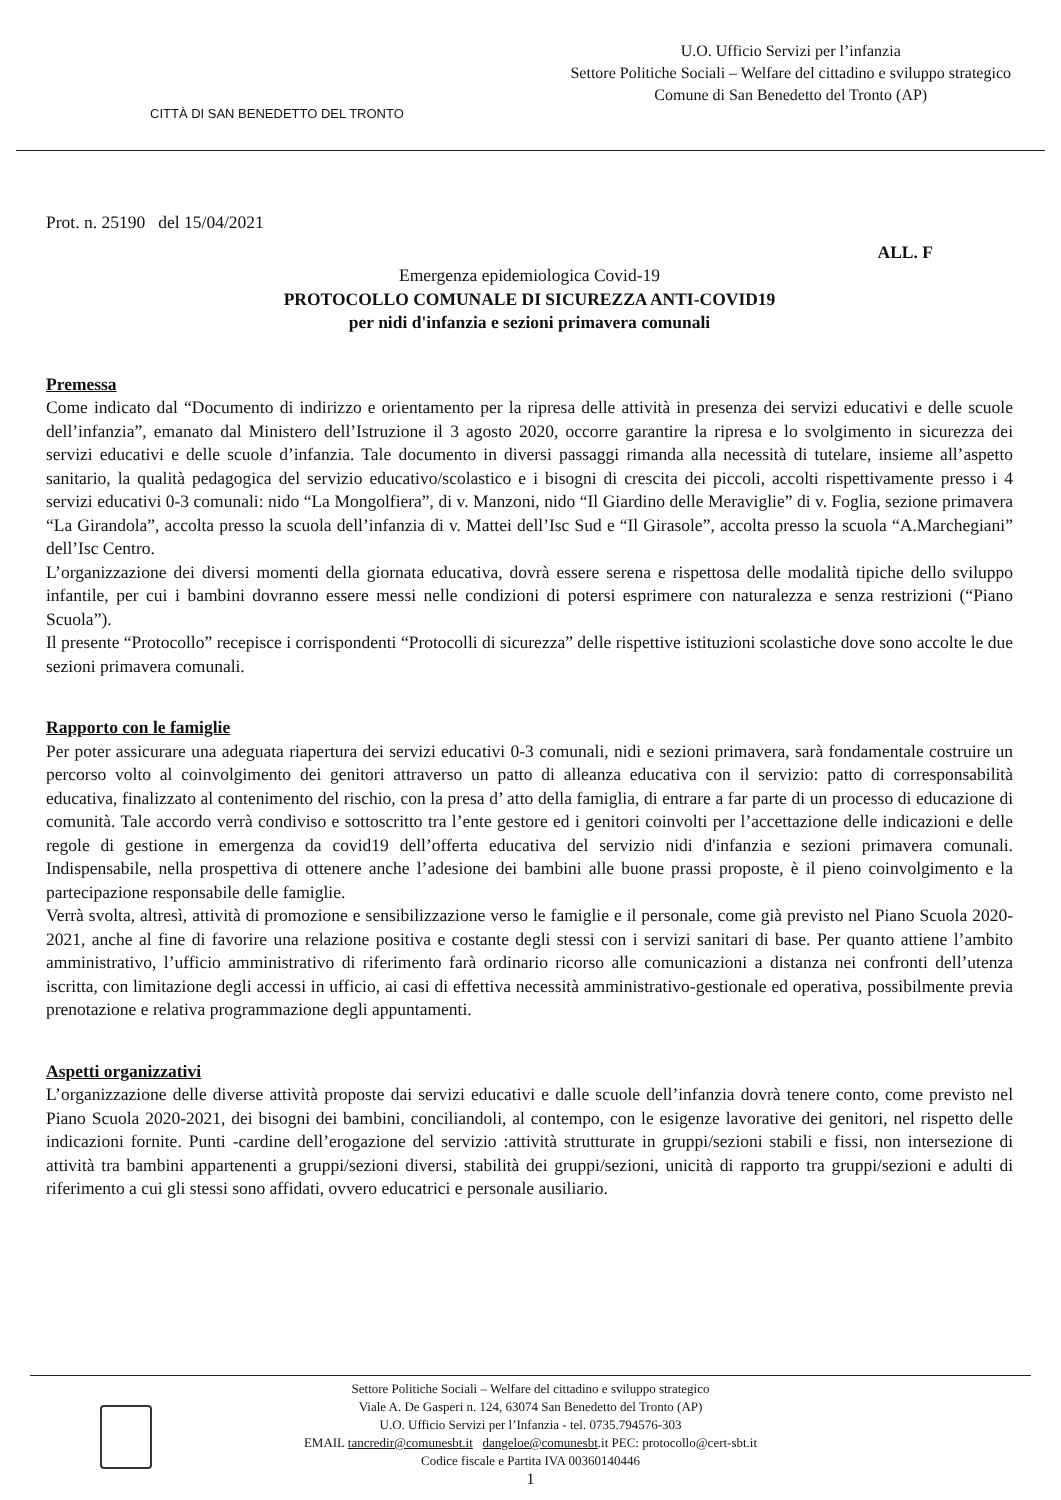CITTÀ DI SAN BENEDETTO DEL TRONTO
U.O. Ufficio Servizi per l’infanzia
Settore Politiche Sociali – Welfare del cittadino e sviluppo strategico
Comune di San Benedetto del Tronto (AP)
Prot. n. 25190 del 15/04/2021
ALL. F
Emergenza epidemiologica Covid-19
PROTOCOLLO COMUNALE DI SICUREZZA ANTI-COVID19
per nidi d'infanzia e sezioni primavera comunali
Premessa
Come indicato dal “Documento di indirizzo e orientamento per la ripresa delle attività in presenza dei servizi educativi e delle scuole dell’infanzia”, emanato dal Ministero dell’Istruzione il 3 agosto 2020, occorre garantire la ripresa e lo svolgimento in sicurezza dei servizi educativi e delle scuole d’infanzia. Tale documento in diversi passaggi rimanda alla necessità di tutelare, insieme all’aspetto sanitario, la qualità pedagogica del servizio educativo/scolastico e i bisogni di crescita dei piccoli, accolti rispettivamente presso i 4 servizi educativi 0-3 comunali: nido “La Mongolfiera”, di v. Manzoni, nido “Il Giardino delle Meraviglie” di v. Foglia, sezione primavera “La Girandola”, accolta presso la scuola dell’infanzia di v. Mattei dell’Isc Sud e “Il Girasole”, accolta presso la scuola “A.Marchegiani” dell’Isc Centro.
L’organizzazione dei diversi momenti della giornata educativa, dovrà essere serena e rispettosa delle modalità tipiche dello sviluppo infantile, per cui i bambini dovranno essere messi nelle condizioni di potersi esprimere con naturalezza e senza restrizioni (“Piano Scuola”).
Il presente “Protocollo” recepisce i corrispondenti “Protocolli di sicurezza” delle rispettive istituzioni scolastiche dove sono accolte le due sezioni primavera comunali.
Rapporto con le famiglie
Per poter assicurare una adeguata riapertura dei servizi educativi 0-3 comunali, nidi e sezioni primavera, sarà fondamentale costruire un percorso volto al coinvolgimento dei genitori attraverso un patto di alleanza educativa con il servizio: patto di corresponsabilità educativa, finalizzato al contenimento del rischio, con la presa d’ atto della famiglia, di entrare a far parte di un processo di educazione di comunità. Tale accordo verrà condiviso e sottoscritto tra l’ente gestore ed i genitori coinvolti per l’accettazione delle indicazioni e delle regole di gestione in emergenza da covid19 dell’offerta educativa del servizio nidi d'infanzia e sezioni primavera comunali. Indispensabile, nella prospettiva di ottenere anche l’adesione dei bambini alle buone prassi proposte, è il pieno coinvolgimento e la partecipazione responsabile delle famiglie.
Verrà svolta, altresì, attività di promozione e sensibilizzazione verso le famiglie e il personale, come già previsto nel Piano Scuola 2020-2021, anche al fine di favorire una relazione positiva e costante degli stessi con i servizi sanitari di base. Per quanto attiene l’ambito amministrativo, l’ufficio amministrativo di riferimento farà ordinario ricorso alle comunicazioni a distanza nei confronti dell’utenza iscritta, con limitazione degli accessi in ufficio, ai casi di effettiva necessità amministrativo-gestionale ed operativa, possibilmente previa prenotazione e relativa programmazione degli appuntamenti.
Aspetti organizzativi
L’organizzazione delle diverse attività proposte dai servizi educativi e dalle scuole dell’infanzia dovrà tenere conto, come previsto nel Piano Scuola 2020-2021, dei bisogni dei bambini, conciliandoli, al contempo, con le esigenze lavorative dei genitori, nel rispetto delle indicazioni fornite. Punti -cardine dell’erogazione del servizio :attività strutturate in gruppi/sezioni stabili e fissi, non intersezione di attività tra bambini appartenenti a gruppi/sezioni diversi, stabilità dei gruppi/sezioni, unicità di rapporto tra gruppi/sezioni e adulti di riferimento a cui gli stessi sono affidati, ovvero educatrici e personale ausiliario.
Settore Politiche Sociali – Welfare del cittadino e sviluppo strategico
Viale A. De Gasperi n. 124, 63074 San Benedetto del Tronto (AP)
U.O. Ufficio Servizi per l’Infanzia - tel. 0735.794576-303
EMAIL tancredir@comunesbt.it dangeloe@comunesbt.it PEC: protocollo@cert-sbt.it
Codice fiscale e Partita IVA 00360140446
1